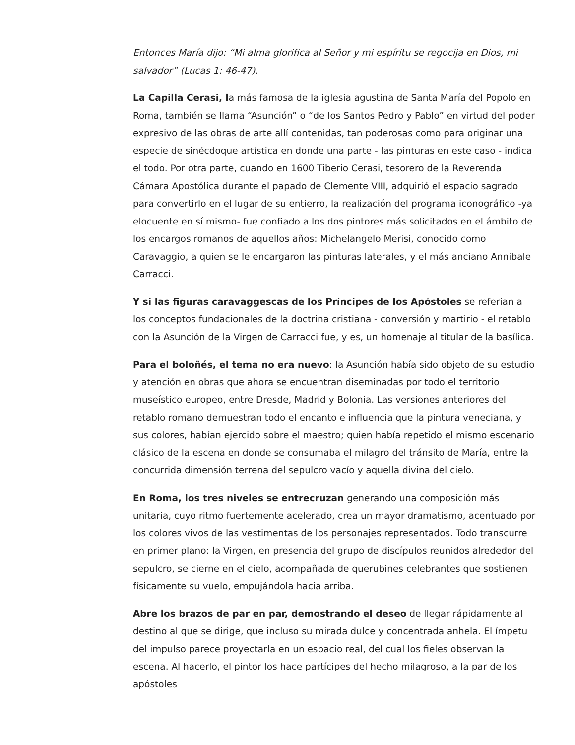Entonces María dijo: “Mi alma glorifica al Señor y mi espíritu se regocija en Dios, mi salvador” (Lucas 1: 46-47).
La Capilla Cerasi, la más famosa de la iglesia agustina de Santa María del Popolo en Roma, también se llama “Asunción” o “de los Santos Pedro y Pablo” en virtud del poder expresivo de las obras de arte allí contenidas, tan poderosas como para originar una especie de sinécdoque artística en donde una parte - las pinturas en este caso - indica el todo. Por otra parte, cuando en 1600 Tiberio Cerasi, tesorero de la Reverenda Cámara Apostólica durante el papado de Clemente VIII, adquirió el espacio sagrado para convertirlo en el lugar de su entierro, la realización del programa iconográfico -ya elocuente en sí mismo- fue confiado a los dos pintores más solicitados en el ámbito de los encargos romanos de aquellos años: Michelangelo Merisi, conocido como Caravaggio, a quien se le encargaron las pinturas laterales, y el más anciano Annibale Carracci.
Y si las figuras caravaggescas de los Príncipes de los Apóstoles se referían a los conceptos fundacionales de la doctrina cristiana - conversión y martirio - el retablo con la Asunción de la Virgen de Carracci fue, y es, un homenaje al titular de la basílica.
Para el boloñés, el tema no era nuevo: la Asunción había sido objeto de su estudio y atención en obras que ahora se encuentran diseminadas por todo el territorio museístico europeo, entre Dresde, Madrid y Bolonia. Las versiones anteriores del retablo romano demuestran todo el encanto e influencia que la pintura veneciana, y sus colores, habían ejercido sobre el maestro; quien había repetido el mismo escenario clásico de la escena en donde se consumaba el milagro del tránsito de María, entre la concurrida dimensión terrena del sepulcro vacío y aquella divina del cielo.
En Roma, los tres niveles se entrecruzan generando una composición más unitaria, cuyo ritmo fuertemente acelerado, crea un mayor dramatismo, acentuado por los colores vivos de las vestimentas de los personajes representados. Todo transcurre en primer plano: la Virgen, en presencia del grupo de discípulos reunidos alrededor del sepulcro, se cierne en el cielo, acompañada de querubines celebrantes que sostienen físicamente su vuelo, empujándola hacia arriba.
Abre los brazos de par en par, demostrando el deseo de llegar rápidamente al destino al que se dirige, que incluso su mirada dulce y concentrada anhela. El ímpetu del impulso parece proyectarla en un espacio real, del cual los fieles observan la escena. Al hacerlo, el pintor los hace partícipes del hecho milagroso, a la par de los apóstoles